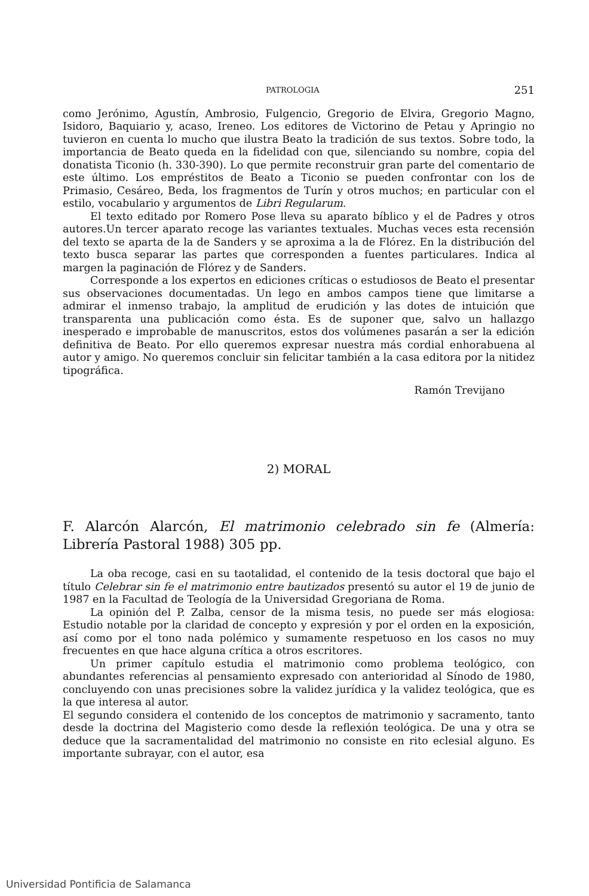PATROLOGIA 251
como Jerónimo, Agustín, Ambrosio, Fulgencio, Gregorio de Elvira, Gregorio Magno, Isidoro, Baquiario y, acaso, Ireneo. Los editores de Victorino de Petau y Apringio no tuvieron en cuenta lo mucho que ilustra Beato la tradición de sus textos. Sobre todo, la importancia de Beato queda en la fidelidad con que, silenciando su nombre, copia del donatista Ticonio (h. 330-390). Lo que permite reconstruir gran parte del comentario de este último. Los empréstitos de Beato a Ticonio se pueden confrontar con los de Primasio, Cesáreo, Beda, los fragmentos de Turín y otros muchos; en particular con el estilo, vocabulario y argumentos de Libri Regularum.
El texto editado por Romero Pose lleva su aparato bíblico y el de Padres y otros autores.Un tercer aparato recoge las variantes textuales. Muchas veces esta recensión del texto se aparta de la de Sanders y se aproxima a la de Flórez. En la distribución del texto busca separar las partes que corresponden a fuentes particulares. Indica al margen la paginación de Flórez y de Sanders.
Corresponde a los expertos en ediciones críticas o estudiosos de Beato el presentar sus observaciones documentadas. Un lego en ambos campos tiene que limitarse a admirar el inmenso trabajo, la amplitud de erudición y las dotes de intuición que transparenta una publicación como ésta. Es de suponer que, salvo un hallazgo inesperado e improbable de manuscritos, estos dos volúmenes pasarán a ser la edición definitiva de Beato. Por ello queremos expresar nuestra más cordial enhorabuena al autor y amigo. No queremos concluir sin felicitar también a la casa editora por la nitidez tipográfica.
Ramón Trevijano
2) MORAL
F. Alarcón Alarcón, El matrimonio celebrado sin fe (Almería: Librería Pastoral 1988) 305 pp.
La oba recoge, casi en su taotalidad, el contenido de la tesis doctoral que bajo el título Celebrar sin fe el matrimonio entre bautizados presentó su autor el 19 de junio de 1987 en la Facultad de Teología de la Universidad Gregoriana de Roma.
La opinión del P. Zalba, censor de la misma tesis, no puede ser más elogiosa: Estudio notable por la claridad de concepto y expresión y por el orden en la exposición, así como por el tono nada polémico y sumamente respetuoso en los casos no muy frecuentes en que hace alguna crítica a otros escritores.
Un primer capítulo estudia el matrimonio como problema teológico, con abundantes referencias al pensamiento expresado con anterioridad al Sínodo de 1980, concluyendo con unas precisiones sobre la validez jurídica y la validez teológica, que es la que interesa al autor.
El segundo considera el contenido de los conceptos de matrimonio y sacramento, tanto desde la doctrina del Magisterio como desde la reflexión teológica. De una y otra se deduce que la sacramentalidad del matrimonio no consiste en rito eclesial alguno. Es importante subrayar, con el autor, esa
Universidad Pontificia de Salamanca